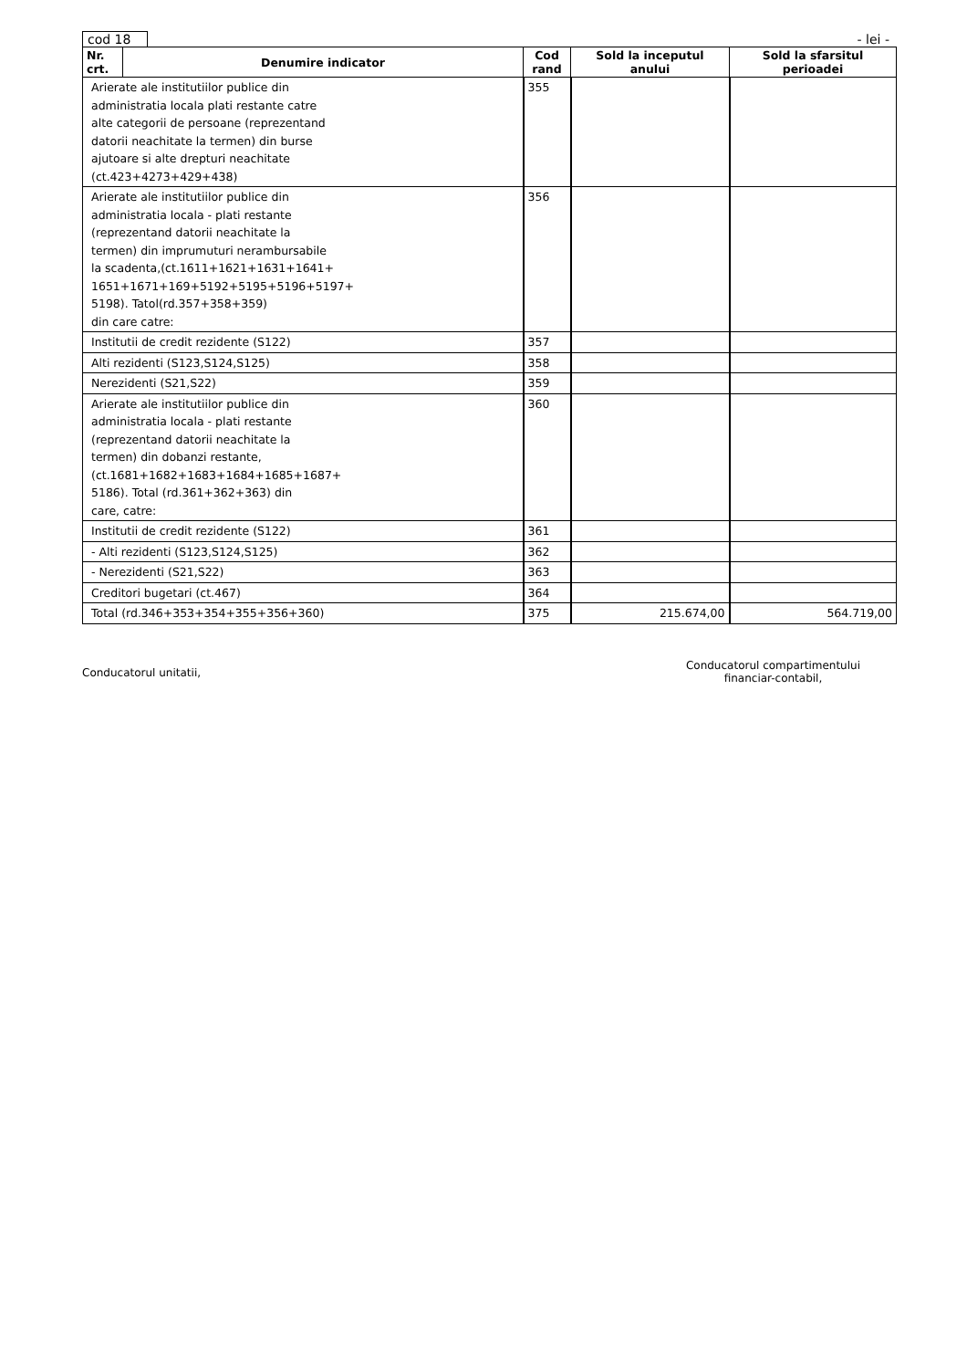cod 18
- lei -
| Nr. crt. | Denumire indicator | Cod rand | Sold la inceputul anului | Sold la sfarsitul perioadei |
| --- | --- | --- | --- | --- |
| Arierate ale institutiilor publice din administratia locala plati restante catre alte categorii de persoane (reprezentand datorii neachitate la termen) din burse ajutoare si alte drepturi neachitate (ct.423+4273+429+438) | | 355 | | |
| Arierate ale institutiilor publice din administratia locala - plati restante (reprezentand datorii neachitate la termen) din imprumuturi nerambursabile la scadenta,(ct.1611+1621+1631+1641+ 1651+1671+169+5192+5195+5196+5197+ 5198). Tatol(rd.357+358+359) din care catre: | | 356 | | |
| Institutii de credit rezidente (S122) | | 357 | | |
| Alti rezidenti (S123,S124,S125) | | 358 | | |
| Nerezidenti (S21,S22) | | 359 | | |
| Arierate ale institutiilor publice din administratia locala - plati restante (reprezentand datorii neachitate la termen) din dobanzi restante, (ct.1681+1682+1683+1684+1685+1687+ 5186). Total (rd.361+362+363) din care, catre: | | 360 | | |
| Institutii de credit rezidente (S122) | | 361 | | |
| - Alti rezidenti (S123,S124,S125) | | 362 | | |
| - Nerezidenti (S21,S22) | | 363 | | |
| Creditori bugetari (ct.467) | | 364 | | |
| Total (rd.346+353+354+355+356+360) | | 375 | 215.674,00 | 564.719,00 |
Conducatorul unitatii,
Conducatorul compartimentului
financiar-contabil,